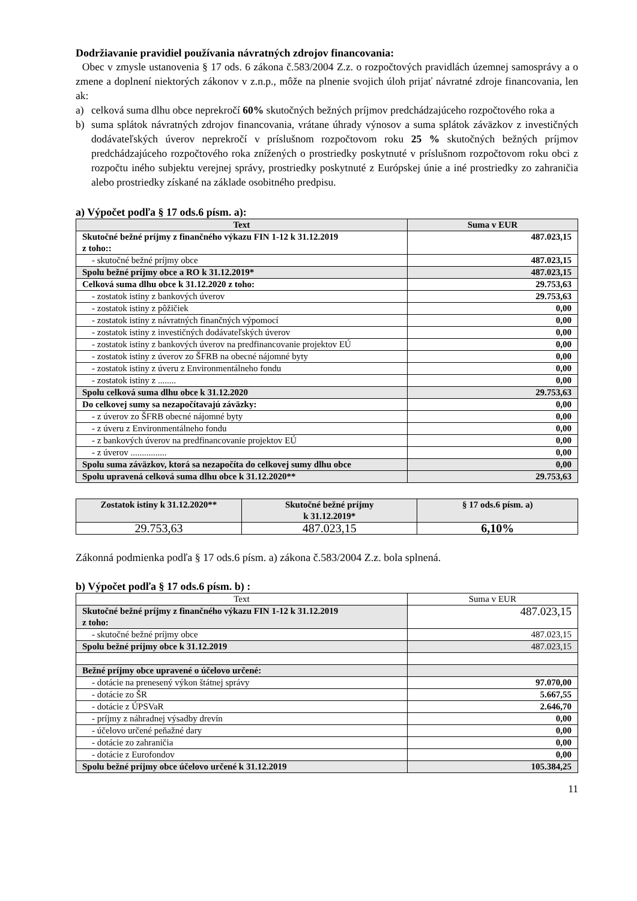Dodržiavanie pravidiel používania návratných zdrojov financovania:
Obec v zmysle ustanovenia § 17 ods. 6 zákona č.583/2004 Z.z. o rozpočtových pravidlách územnej samosprávy a o zmene a doplnení niektorých zákonov v z.n.p., môže na plnenie svojich úloh prijať návratné zdroje financovania, len ak:
a) celková suma dlhu obce neprekročí 60% skutočných bežných príjmov predchádzajúceho rozpočtového roka a
b) suma splátok návratných zdrojov financovania, vrátane úhrady výnosov a suma splátok záväzkov z investičných dodávateľských úverov neprekročí v príslušnom rozpočtovom roku 25 % skutočných bežných príjmov predchádzajúceho rozpočtového roka znížených o prostriedky poskytnuté v príslušnom rozpočtovom roku obci z rozpočtu iného subjektu verejnej správy, prostriedky poskytnuté z Európskej únie a iné prostriedky zo zahraničia alebo prostriedky získané na základe osobitného predpisu.
a) Výpočet podľa § 17 ods.6 písm. a):
| Text | Suma v EUR |
| --- | --- |
| Skutočné bežné príjmy z finančného výkazu FIN 1-12 k 31.12.2019 z toho:: | 487.023,15 |
| - skutočné bežné príjmy obce | 487.023,15 |
| Spolu bežné príjmy obce a RO k 31.12.2019* | 487.023,15 |
| Celková suma dlhu obce k 31.12.2020 z toho: | 29.753,63 |
| - zostatok istiny z bankových úverov | 29.753,63 |
| - zostatok istiny z pôžičiek | 0,00 |
| - zostatok istiny z návratných finančných výpomocí | 0,00 |
| - zostatok istiny z investičných dodávateľských úverov | 0,00 |
| - zostatok istiny z bankových úverov na predfinancovanie projektov EÚ | 0,00 |
| - zostatok istiny z úverov zo ŠFRB na obecné nájomné byty | 0,00 |
| - zostatok istiny z úveru z Environmentálneho fondu | 0,00 |
| - zostatok istiny z ........ | 0,00 |
| Spolu celková suma dlhu obce k 31.12.2020 | 29.753,63 |
| Do celkovej sumy sa nezapočítavajú záväzky: | 0,00 |
| - z úverov zo ŠFRB obecné nájomné byty | 0,00 |
| - z úveru z Environmentálneho fondu | 0,00 |
| - z bankových úverov na predfinancovanie projektov EÚ | 0,00 |
| - z úverov ................ | 0,00 |
| Spolu suma záväzkov, ktorá sa nezapočíta do celkovej sumy dlhu obce | 0,00 |
| Spolu upravená celková suma dlhu obce k 31.12.2020** | 29.753,63 |
| Zostatok istiny k 31.12.2020** | Skutočné bežné príjmy k 31.12.2019* | § 17 ods.6 písm. a) |
| --- | --- | --- |
| 29.753,63 | 487.023,15 | 6,10% |
Zákonná podmienka podľa § 17 ods.6 písm. a) zákona č.583/2004 Z.z. bola splnená.
b) Výpočet podľa § 17 ods.6 písm. b) :
| Text | Suma v EUR |
| Skutočné bežné príjmy z finančného výkazu FIN 1-12 k 31.12.2019 z toho: | 487.023,15 |
| - skutočné bežné príjmy obce | 487.023,15 |
| Spolu bežné príjmy obce k 31.12.2019 | 487.023,15 |
| Bežné príjmy obce upravené o účelovo určené: | |
| - dotácie na prenesený výkon štátnej správy | 97.070,00 |
| - dotácie zo ŠR | 5.667,55 |
| - dotácie z ÚPSVaR | 2.646,70 |
| - príjmy z náhradnej výsadby drevín | 0,00 |
| - účelovo určené peňažné dary | 0,00 |
| - dotácie zo zahraničia | 0,00 |
| - dotácie z Eurofondov | 0,00 |
| Spolu bežné príjmy obce účelovo určené k 31.12.2019 | 105.384,25 |
11